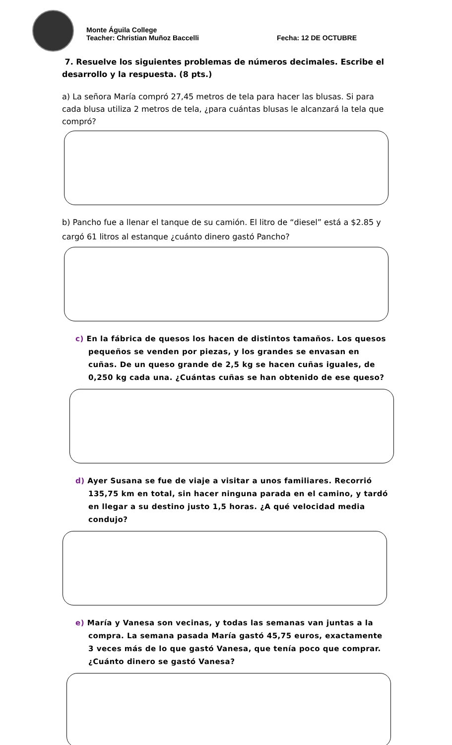Monte Águila College
Teacher: Christian Muñoz Baccelli Fecha: 12 DE OCTUBRE
7. Resuelve los siguientes problemas de números decimales. Escribe el desarrollo y la respuesta. (8 pts.)
a) La señora María compró 27,45 metros de tela para hacer las blusas. Si para cada blusa utiliza 2 metros de tela, ¿para cuántas blusas le alcanzará la tela que compró?
b) Pancho fue a llenar el tanque de su camión. El litro de “diesel” está a $2.85 y cargó 61 litros al estanque ¿cuánto dinero gastó Pancho?
c) En la fábrica de quesos los hacen de distintos tamaños. Los quesos pequeños se venden por piezas, y los grandes se envasan en cuñas. De un queso grande de 2,5 kg se hacen cuñas iguales, de 0,250 kg cada una. ¿Cuántas cuñas se han obtenido de ese queso?
d) Ayer Susana se fue de viaje a visitar a unos familiares. Recorrió 135,75 km en total, sin hacer ninguna parada en el camino, y tardó en llegar a su destino justo 1,5 horas. ¿A qué velocidad media condujo?
e) María y Vanesa son vecinas, y todas las semanas van juntas a la compra. La semana pasada María gastó 45,75 euros, exactamente 3 veces más de lo que gastó Vanesa, que tenía poco que comprar. ¿Cuánto dinero se gastó Vanesa?